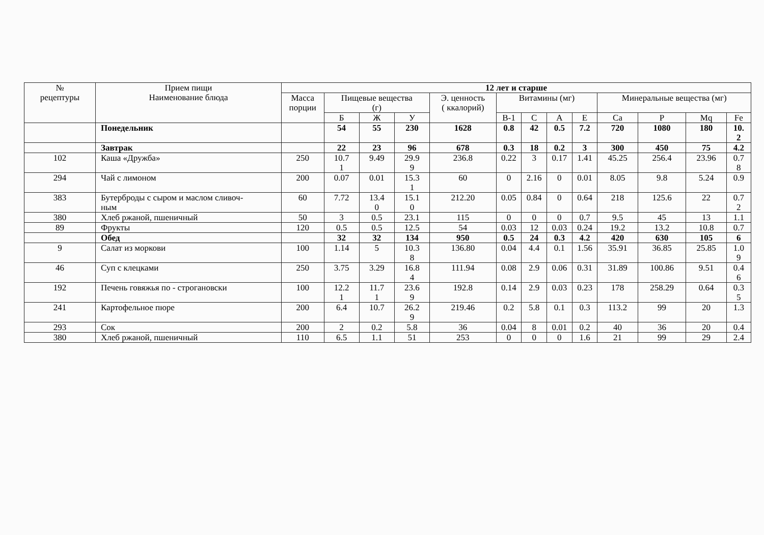| № рецептуры | Прием пищи Наименование блюда | 12 лет и старше | | | | | | | | | | | | |
| --- | --- | --- | --- | --- | --- | --- | --- | --- | --- | --- | --- | --- | --- | --- |
| | | Масса порции | Пищевые вещества (г) | | | Э. ценность ( ккалорий) | Витамины (мг) | | | | Минеральные вещества (мг) | | | |
| | | | Б | Ж | У | | В-1 | С | А | Е | Са | Р | Mq | Fe |
| | Понедельник | | 54 | 55 | 230 | 1628 | 0.8 | 42 | 0.5 | 7.2 | 720 | 1080 | 180 | 10. 2 |
| | Завтрак | | 22 | 23 | 96 | 678 | 0.3 | 18 | 0.2 | 3 | 300 | 450 | 75 | 4.2 |
| 102 | Каша «Дружба» | 250 | 10.7 1 | 9.49 | 29.9 9 | 236.8 | 0.22 | 3 | 0.17 | 1.41 | 45.25 | 256.4 | 23.96 | 0.7 8 |
| 294 | Чай с лимоном | 200 | 0.07 | 0.01 | 15.3 1 | 60 | 0 | 2.16 | 0 | 0.01 | 8.05 | 9.8 | 5.24 | 0.9 |
| 383 | Бутерброды с сыром и маслом сливоч- ным | 60 | 7.72 | 13.4 0 | 15.1 0 | 212.20 | 0.05 | 0.84 | 0 | 0.64 | 218 | 125.6 | 22 | 0.7 2 |
| 380 | Хлеб ржаной, пшеничный | 50 | 3 | 0.5 | 23.1 | 115 | 0 | 0 | 0 | 0.7 | 9.5 | 45 | 13 | 1.1 |
| 89 | Фрукты | 120 | 0.5 | 0.5 | 12.5 | 54 | 0.03 | 12 | 0.03 | 0.24 | 19.2 | 13.2 | 10.8 | 0.7 |
| | Обед | | 32 | 32 | 134 | 950 | 0.5 | 24 | 0.3 | 4.2 | 420 | 630 | 105 | 6 |
| 9 | Салат из моркови | 100 | 1.14 | 5 | 10.3 8 | 136.80 | 0.04 | 4.4 | 0.1 | 1.56 | 35.91 | 36.85 | 25.85 | 1.0 9 |
| 46 | Суп с клецками | 250 | 3.75 | 3.29 | 16.8 4 | 111.94 | 0.08 | 2.9 | 0.06 | 0.31 | 31.89 | 100.86 | 9.51 | 0.4 6 |
| 192 | Печень говяжья по - строгановски | 100 | 12.2 1 | 11.7 1 | 23.6 9 | 192.8 | 0.14 | 2.9 | 0.03 | 0.23 | 178 | 258.29 | 0.64 | 0.3 5 |
| 241 | Картофельное пюре | 200 | 6.4 | 10.7 | 26.2 9 | 219.46 | 0.2 | 5.8 | 0.1 | 0.3 | 113.2 | 99 | 20 | 1.3 |
| 293 | Сок | 200 | 2 | 0.2 | 5.8 | 36 | 0.04 | 8 | 0.01 | 0.2 | 40 | 36 | 20 | 0.4 |
| 380 | Хлеб ржаной, пшеничный | 110 | 6.5 | 1.1 | 51 | 253 | 0 | 0 | 0 | 1.6 | 21 | 99 | 29 | 2.4 |